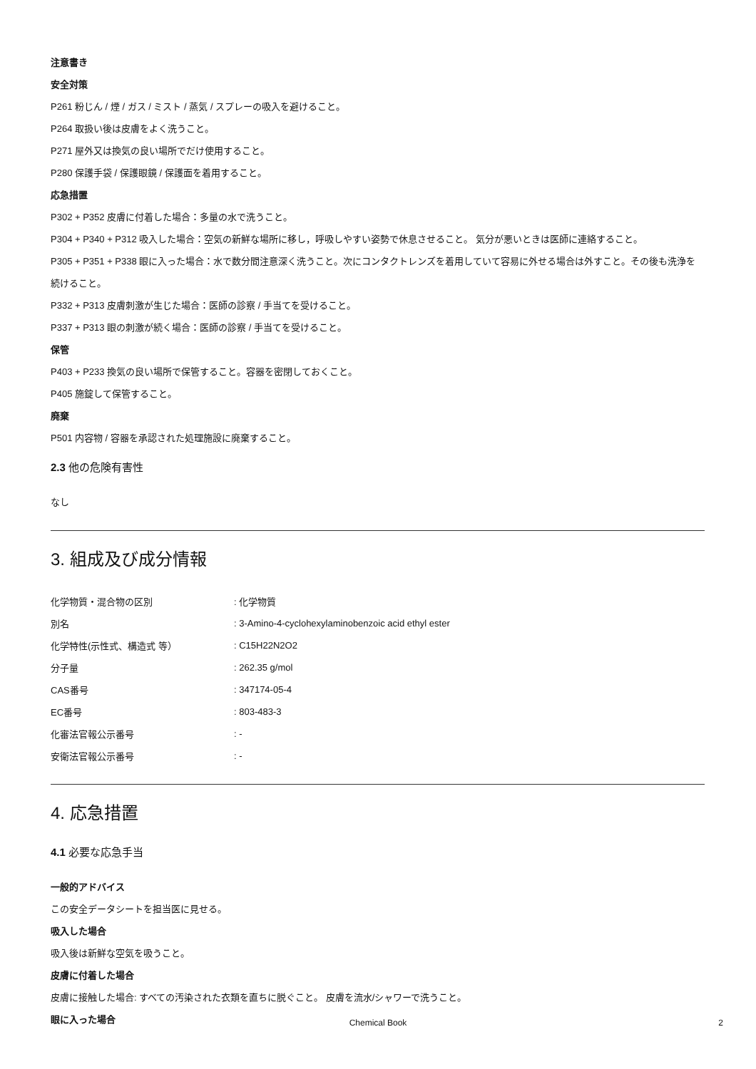注意書き
安全対策
P261 粉じん / 煙 / ガス / ミスト / 蒸気 / スプレーの吸入を避けること。
P264 取扱い後は皮膚をよく洗うこと。
P271 屋外又は換気の良い場所でだけ使用すること。
P280 保護手袋 / 保護眼鏡 / 保護面を着用すること。
応急措置
P302 + P352 皮膚に付着した場合：多量の水で洗うこと。
P304 + P340 + P312 吸入した場合：空気の新鮮な場所に移し，呼吸しやすい姿勢で休息させること。 気分が悪いときは医師に連絡すること。
P305 + P351 + P338 眼に入った場合：水で数分間注意深く洗うこと。次にコンタクトレンズを着用していて容易に外せる場合は外すこと。その後も洗浄を続けること。
P332 + P313 皮膚刺激が生じた場合：医師の診察 / 手当てを受けること。
P337 + P313 眼の刺激が続く場合：医師の診察 / 手当てを受けること。
保管
P403 + P233 換気の良い場所で保管すること。容器を密閉しておくこと。
P405 施錠して保管すること。
廃棄
P501 内容物 / 容器を承認された処理施設に廃棄すること。
2.3 他の危険有害性
なし
3. 組成及び成分情報
| 化学物質・混合物の区別 | : 化学物質 |
| 別名 | : 3-Amino-4-cyclohexylaminobenzoic acid ethyl ester |
| 化学特性(示性式、構造式 等） | : C15H22N2O2 |
| 分子量 | : 262.35 g/mol |
| CAS番号 | : 347174-05-4 |
| EC番号 | : 803-483-3 |
| 化審法官報公示番号 | : - |
| 安衛法官報公示番号 | : - |
4. 応急措置
4.1 必要な応急手当
一般的アドバイス
この安全データシートを担当医に見せる。
吸入した場合
吸入後は新鮮な空気を吸うこと。
皮膚に付着した場合
皮膚に接触した場合: すべての汚染された衣類を直ちに脱ぐこと。 皮膚を流水/シャワーで洗うこと。
眼に入った場合
Chemical Book
2